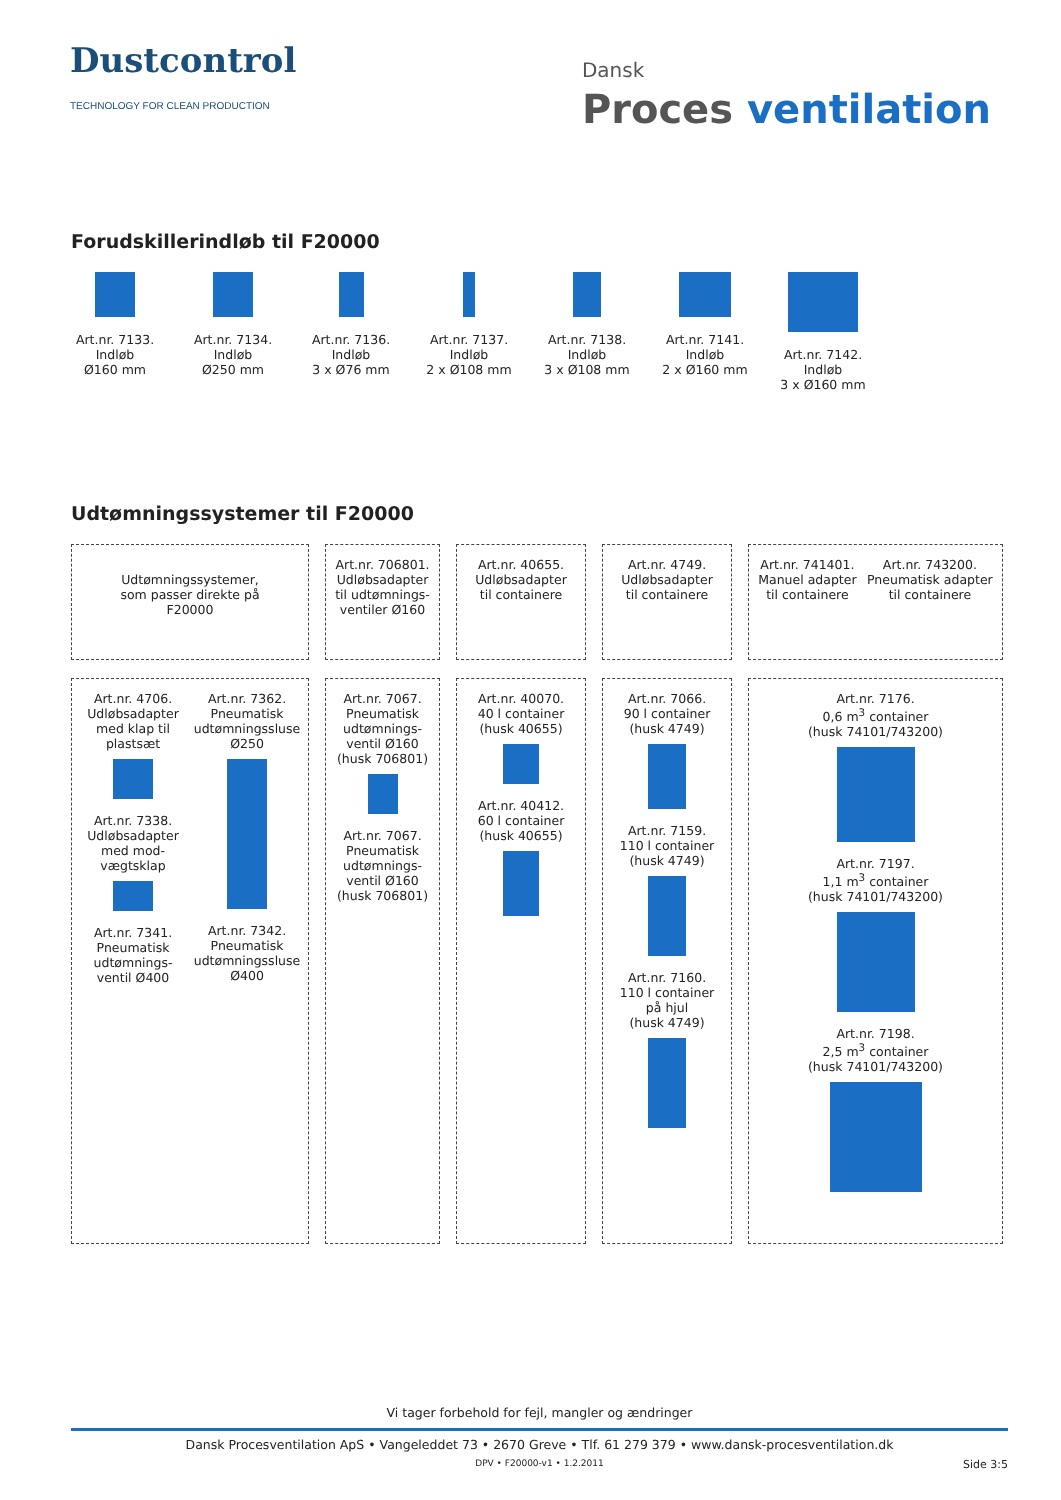Dustcontrol
TECHNOLOGY FOR CLEAN PRODUCTION
Dansk
Proces ventilation
Forudskillerindløb til F20000
Art.nr. 7133.
Indløb
Ø160 mm
Art.nr. 7134.
Indløb
Ø250 mm
Art.nr. 7136.
Indløb
3 x Ø76 mm
Art.nr. 7137.
Indløb
2 x Ø108 mm
Art.nr. 7138.
Indløb
3 x Ø108 mm
Art.nr. 7141.
Indløb
2 x Ø160 mm
Art.nr. 7142.
Indløb
3 x Ø160 mm
Udtømningssystemer til F20000
Udtømningssystemer,
som passer direkte på
F20000
Art.nr. 706801.
Udløbsadapter
til udtømnings-
ventiler Ø160
Art.nr. 40655.
Udløbsadapter
til containere
Art.nr. 4749.
Udløbsadapter
til containere
Art.nr. 741401.
Manuel adapter
til containere
Art.nr. 743200.
Pneumatisk adapter
til containere
Art.nr. 4706.
Udløbsadapter
med klap til
plastsæt
Art.nr. 7338.
Udløbsadapter
med mod-
vægtsklap
Art.nr. 7341.
Pneumatisk
udtømnings-
ventil Ø400
Art.nr. 7362.
Pneumatisk
udtømningssluse
Ø250
Art.nr. 7342.
Pneumatisk
udtømningssluse
Ø400
Art.nr. 7067.
Pneumatisk
udtømnings-
ventil Ø160
(husk 706801)
Art.nr. 7067.
Pneumatisk
udtømnings-
ventil Ø160
(husk 706801)
Art.nr. 40070.
40 l container
(husk 40655)
Art.nr. 40412.
60 l container
(husk 40655)
Art.nr. 7066.
90 l container
(husk 4749)
Art.nr. 7159.
110 l container
(husk 4749)
Art.nr. 7160.
110 l container
på hjul
(husk 4749)
Art.nr. 7176.
0,6 m<sup>3</sup> container
(husk 74101/743200)
Art.nr. 7197.
1,1 m<sup>3</sup> container
(husk 74101/743200)
Art.nr. 7198.
2,5 m<sup>3</sup> container
(husk 74101/743200)
Vi tager forbehold for fejl, mangler og ændringer
Dansk Procesventilation ApS • Vangeleddet 73 • 2670 Greve • Tlf. 61 279 379 • www.dansk-procesventilation.dk
DPV • F20000-v1 • 1.2.2011 Side 3:5